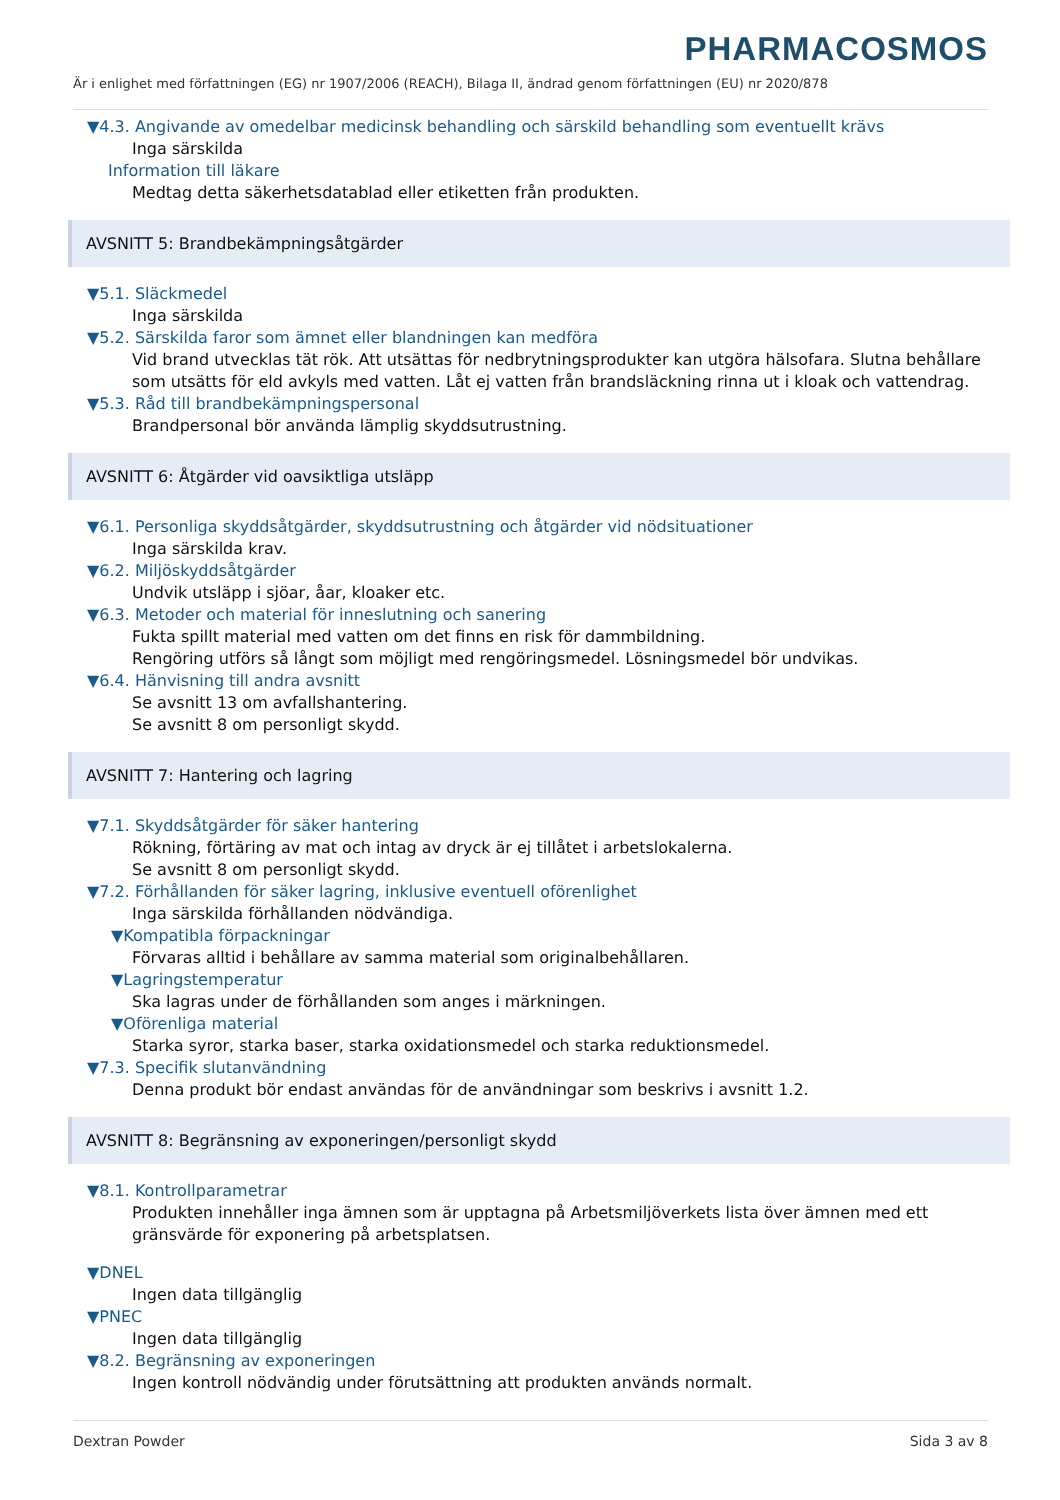PHARMACOSMOS
Är i enlighet med författningen (EG) nr 1907/2006 (REACH), Bilaga II, ändrad genom författningen (EU) nr 2020/878
▼4.3. Angivande av omedelbar medicinsk behandling och särskild behandling som eventuellt krävs
Inga särskilda
Information till läkare
Medtag detta säkerhetsdatablad eller etiketten från produkten.
AVSNITT 5: Brandbekämpningsåtgärder
▼5.1. Släckmedel
Inga särskilda
▼5.2. Särskilda faror som ämnet eller blandningen kan medföra
Vid brand utvecklas tät rök. Att utsättas för nedbrytningsprodukter kan utgöra hälsofara. Slutna behållare som utsätts för eld avkyls med vatten. Låt ej vatten från brandsläckning rinna ut i kloak och vattendrag.
▼5.3. Råd till brandbekämpningspersonal
Brandpersonal bör använda lämplig skyddsutrustning.
AVSNITT 6: Åtgärder vid oavsiktliga utsläpp
▼6.1. Personliga skyddsåtgärder, skyddsutrustning och åtgärder vid nödsituationer
Inga särskilda krav.
▼6.2. Miljöskyddsåtgärder
Undvik utsläpp i sjöar, åar, kloaker etc.
▼6.3. Metoder och material för inneslutning och sanering
Fukta spillt material med vatten om det finns en risk för dammbildning.
Rengöring utförs så långt som möjligt med rengöringsmedel. Lösningsmedel bör undvikas.
▼6.4. Hänvisning till andra avsnitt
Se avsnitt 13 om avfallshantering.
Se avsnitt 8 om personligt skydd.
AVSNITT 7: Hantering och lagring
▼7.1. Skyddsåtgärder för säker hantering
Rökning, förtäring av mat och intag av dryck är ej tillåtet i arbetslokalerna.
Se avsnitt 8 om personligt skydd.
▼7.2. Förhållanden för säker lagring, inklusive eventuell oförenlighet
Inga särskilda förhållanden nödvändiga.
▼Kompatibla förpackningar
Förvaras alltid i behållare av samma material som originalbehållaren.
▼Lagringstemperatur
Ska lagras under de förhållanden som anges i märkningen.
▼Oförenliga material
Starka syror, starka baser, starka oxidationsmedel och starka reduktionsmedel.
▼7.3. Specifik slutanvändning
Denna produkt bör endast användas för de användningar som beskrivs i avsnitt 1.2.
AVSNITT 8: Begränsning av exponeringen/personligt skydd
▼8.1. Kontrollparametrar
Produkten innehåller inga ämnen som är upptagna på Arbetsmiljöverkets lista över ämnen med ett gränsvärde för exponering på arbetsplatsen.
▼DNEL
Ingen data tillgänglig
▼PNEC
Ingen data tillgänglig
▼8.2. Begränsning av exponeringen
Ingen kontroll nödvändig under förutsättning att produkten används normalt.
Dextran Powder Sida 3 av 8